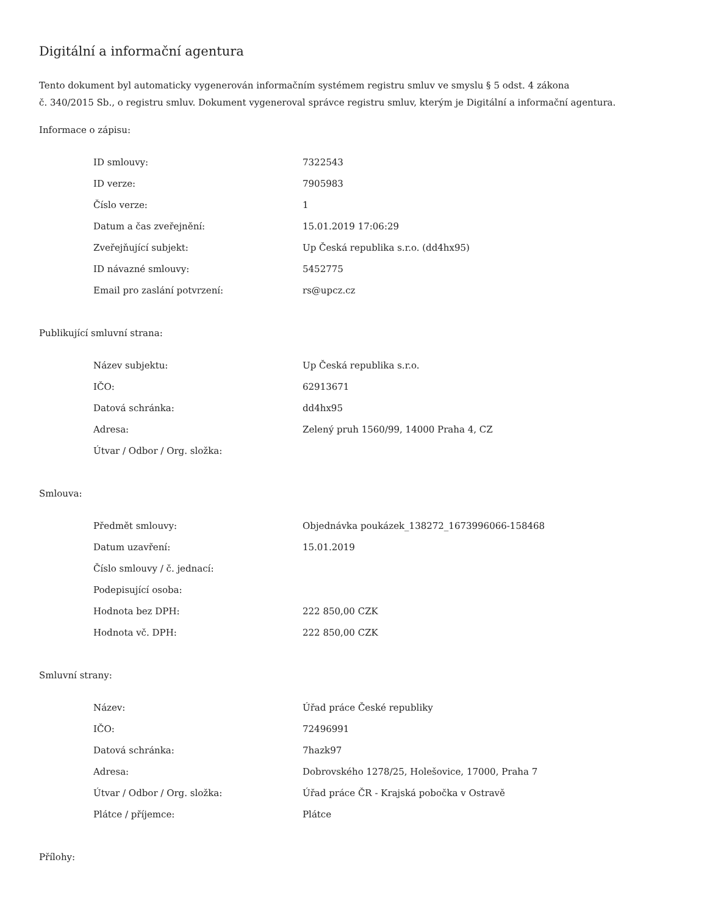Digitální a informační agentura
Tento dokument byl automaticky vygenerován informačním systémem registru smluv ve smyslu § 5 odst. 4 zákona
č. 340/2015 Sb., o registru smluv. Dokument vygeneroval správce registru smluv, kterým je Digitální a informační agentura.
Informace o zápisu:
| ID smlouvy: | 7322543 |
| ID verze: | 7905983 |
| Číslo verze: | 1 |
| Datum a čas zveřejnění: | 15.01.2019 17:06:29 |
| Zveřejňující subjekt: | Up Česká republika s.r.o. (dd4hx95) |
| ID návazné smlouvy: | 5452775 |
| Email pro zaslání potvrzení: | rs@upcz.cz |
Publikující smluvní strana:
| Název subjektu: | Up Česká republika s.r.o. |
| IČO: | 62913671 |
| Datová schránka: | dd4hx95 |
| Adresa: | Zelený pruh 1560/99, 14000 Praha 4, CZ |
| Útvar / Odbor / Org. složka: | |
Smlouva:
| Předmět smlouvy: | Objednávka poukázek_138272_1673996066-158468 |
| Datum uzavření: | 15.01.2019 |
| Číslo smlouvy / č. jednací: | |
| Podepisující osoba: | |
| Hodnota bez DPH: | 222 850,00 CZK |
| Hodnota vč. DPH: | 222 850,00 CZK |
Smluvní strany:
| Název: | Úřad práce České republiky |
| IČO: | 72496991 |
| Datová schránka: | 7hazk97 |
| Adresa: | Dobrovského 1278/25, Holešovice, 17000, Praha 7 |
| Útvar / Odbor / Org. složka: | Úřad práce ČR - Krajská pobočka v Ostravě |
| Plátce / příjemce: | Plátce |
Přílohy: